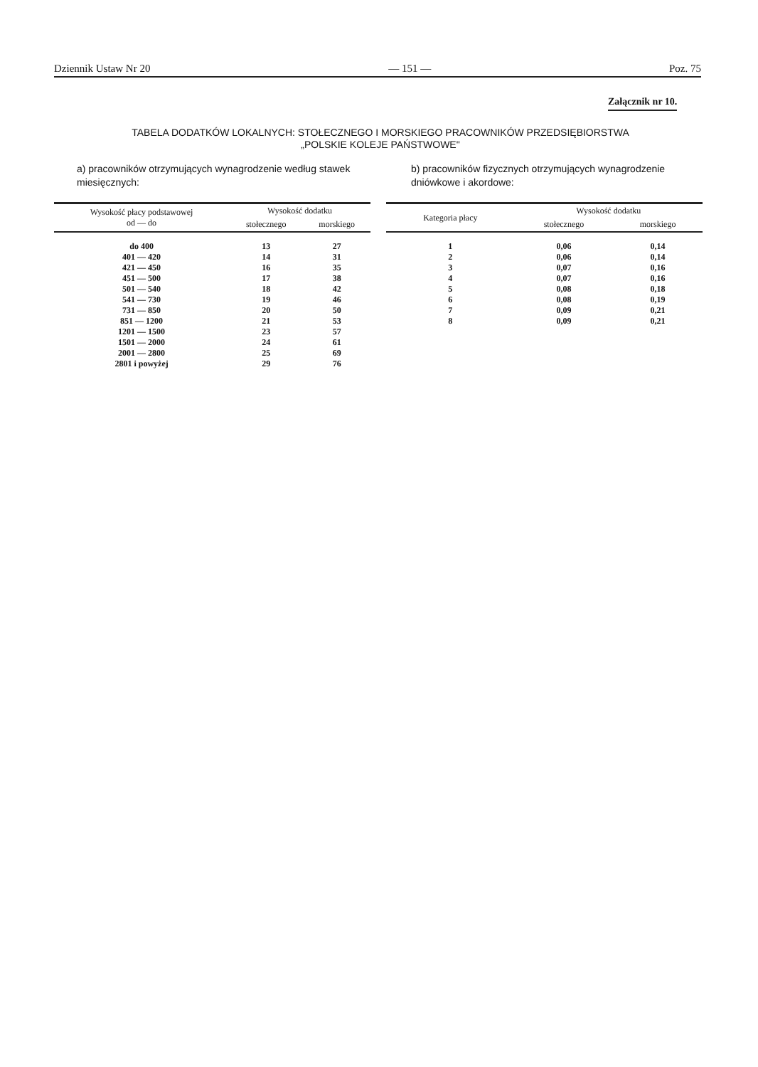Dziennik Ustaw Nr 20 — 151 — Poz. 75
Załącznik nr 10.
TABELA DODATKÓW LOKALNYCH: STOŁECZNEGO I MORSKIEGO PRACOWNIKÓW PRZEDSIĘBIORSTWA
„POLSKIE KOLEJE PAŃSTWOWE"
a) pracowników otrzymujących wynagrodzenie według stawek miesięcznych:
| Wysokość płacy podstawowej od — do | Wysokość dodatku | |
| --- | --- | --- |
| | stołecznego | morskiego |
| do 400 | 13 | 27 |
| 401 — 420 | 14 | 31 |
| 421 — 450 | 16 | 35 |
| 451 — 500 | 17 | 38 |
| 501 — 540 | 18 | 42 |
| 541 — 730 | 19 | 46 |
| 731 — 850 | 20 | 50 |
| 851 — 1200 | 21 | 53 |
| 1201 — 1500 | 23 | 57 |
| 1501 — 2000 | 24 | 61 |
| 2001 — 2800 | 25 | 69 |
| 2801 i powyżej | 29 | 76 |
b) pracowników fizycznych otrzymujących wynagrodzenie dniówkowe i akordowe:
| Kategoria płacy | Wysokość dodatku | |
| --- | --- | --- |
| | stołecznego | morskiego |
| 1 | 0,06 | 0,14 |
| 2 | 0,06 | 0,14 |
| 3 | 0,07 | 0,16 |
| 4 | 0,07 | 0,16 |
| 5 | 0,08 | 0,18 |
| 6 | 0,08 | 0,19 |
| 7 | 0,09 | 0,21 |
| 8 | 0,09 | 0,21 |